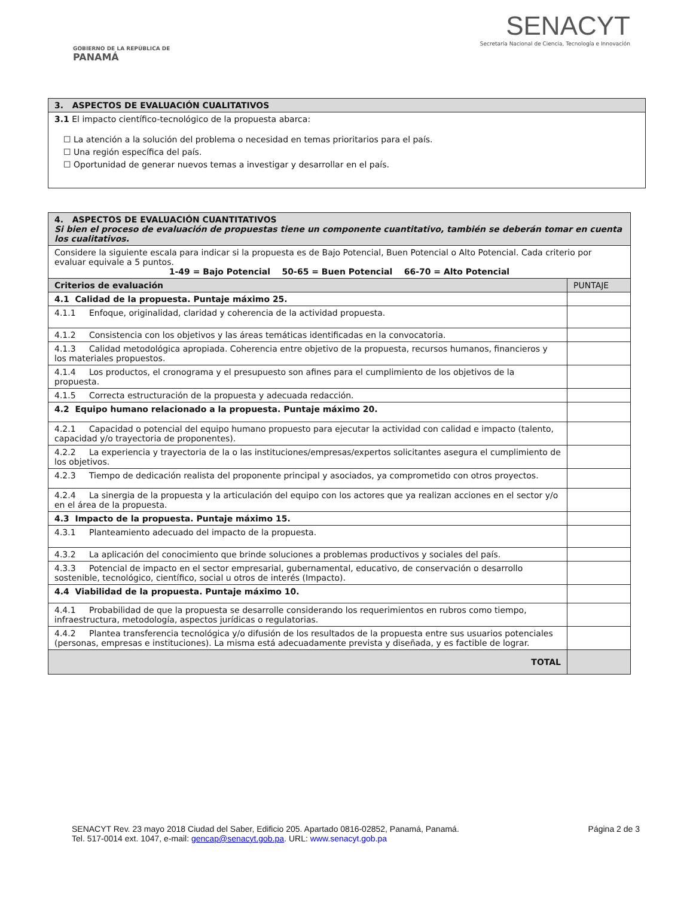GOBIERNO DE LA REPÚBLICA DE
PANAMÁ
SENACYT
Secretaría Nacional de Ciencia, Tecnología e Innovación
| 3. ASPECTOS DE EVALUACIÓN CUALITATIVOS |
| --- |
| 3.1 El impacto científico-tecnológico de la propuesta abarca: ☐ La atención a la solución del problema o necesidad en temas prioritarios para el país. ☐ Una región específica del país. ☐ Oportunidad de generar nuevos temas a investigar y desarrollar en el país. |
| 4. ASPECTOS DE EVALUACIÓN CUANTITATIVOS Si bien el proceso de evaluación de propuestas tiene un componente cuantitativo, también se deberán tomar en cuenta los cualitativos. | |
| Considere la siguiente escala para indicar si la propuesta es de Bajo Potencial, Buen Potencial o Alto Potencial. Cada criterio por evaluar equivale a 5 puntos. 1-49 = Bajo Potencial 50-65 = Buen Potencial 66-70 = Alto Potencial | |
| Criterios de evaluación | PUNTAJE |
| 4.1 Calidad de la propuesta. Puntaje máximo 25. | |
| 4.1.1 Enfoque, originalidad, claridad y coherencia de la actividad propuesta. | |
| 4.1.2 Consistencia con los objetivos y las áreas temáticas identificadas en la convocatoria. | |
| 4.1.3 Calidad metodológica apropiada. Coherencia entre objetivo de la propuesta, recursos humanos, financieros y los materiales propuestos. | |
| 4.1.4 Los productos, el cronograma y el presupuesto son afines para el cumplimiento de los objetivos de la propuesta. | |
| 4.1.5 Correcta estructuración de la propuesta y adecuada redacción. | |
| 4.2 Equipo humano relacionado a la propuesta. Puntaje máximo 20. | |
| 4.2.1 Capacidad o potencial del equipo humano propuesto para ejecutar la actividad con calidad e impacto (talento, capacidad y/o trayectoria de proponentes). | |
| 4.2.2 La experiencia y trayectoria de la o las instituciones/empresas/expertos solicitantes asegura el cumplimiento de los objetivos. | |
| 4.2.3 Tiempo de dedicación realista del proponente principal y asociados, ya comprometido con otros proyectos. | |
| 4.2.4 La sinergia de la propuesta y la articulación del equipo con los actores que ya realizan acciones en el sector y/o en el área de la propuesta. | |
| 4.3 Impacto de la propuesta. Puntaje máximo 15. | |
| 4.3.1 Planteamiento adecuado del impacto de la propuesta. | |
| 4.3.2 La aplicación del conocimiento que brinde soluciones a problemas productivos y sociales del país. | |
| 4.3.3 Potencial de impacto en el sector empresarial, gubernamental, educativo, de conservación o desarrollo sostenible, tecnológico, científico, social u otros de interés (Impacto). | |
| 4.4 Viabilidad de la propuesta. Puntaje máximo 10. | |
| 4.4.1 Probabilidad de que la propuesta se desarrolle considerando los requerimientos en rubros como tiempo, infraestructura, metodología, aspectos jurídicas o regulatorias. | |
| 4.4.2 Plantea transferencia tecnológica y/o difusión de los resultados de la propuesta entre sus usuarios potenciales (personas, empresas e instituciones). La misma está adecuadamente prevista y diseñada, y es factible de lograr. | |
| TOTAL | |
SENACYT Rev. 23 mayo 2018 Ciudad del Saber, Edificio 205. Apartado 0816-02852, Panamá, Panamá.
Tel. 517-0014 ext. 1047, e-mail: gencap@senacyt.gob.pa. URL: www.senacyt.gob.pa
Página 2 de 3